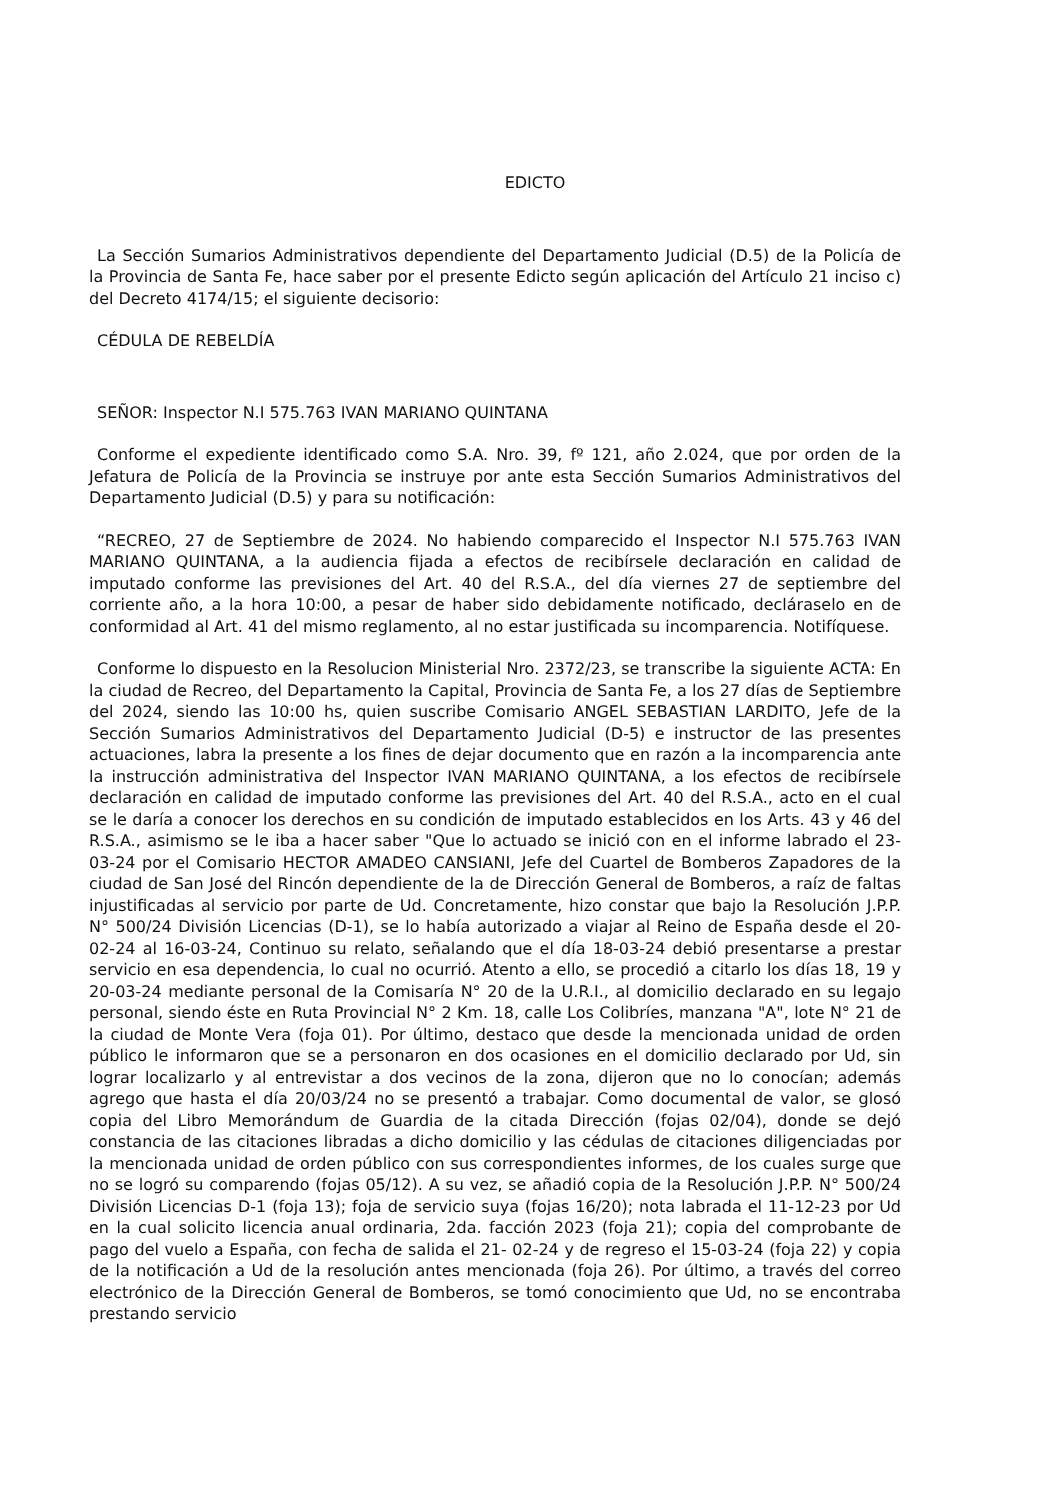EDICTO
La Sección Sumarios Administrativos dependiente del Departamento Judicial (D.5) de la Policía de la Provincia de Santa Fe, hace saber por el presente Edicto según aplicación del Artículo 21 inciso c) del Decreto 4174/15; el siguiente decisorio:
CÉDULA DE REBELDÍA
SEÑOR: Inspector N.I 575.763 IVAN MARIANO QUINTANA
Conforme el expediente identificado como S.A. Nro. 39, fº 121, año 2.024, que por orden de la Jefatura de Policía de la Provincia se instruye por ante esta Sección Sumarios Administrativos del Departamento Judicial (D.5) y para su notificación:
“RECREO, 27 de Septiembre de 2024. No habiendo comparecido el Inspector N.I 575.763 IVAN MARIANO QUINTANA, a la audiencia fijada a efectos de recibírsele declaración en calidad de imputado conforme las previsiones del Art. 40 del R.S.A., del día viernes 27 de septiembre del corriente año, a la hora 10:00, a pesar de haber sido debidamente notificado, decláraselo en de conformidad al Art. 41 del mismo reglamento, al no estar justificada su incomparencia. Notifíquese.
Conforme lo dispuesto en la Resolucion Ministerial Nro. 2372/23, se transcribe la siguiente ACTA: En la ciudad de Recreo, del Departamento la Capital, Provincia de Santa Fe, a los 27 días de Septiembre del 2024, siendo las 10:00 hs, quien suscribe Comisario ANGEL SEBASTIAN LARDITO, Jefe de la Sección Sumarios Administrativos del Departamento Judicial (D-5) e instructor de las presentes actuaciones, labra la presente a los fines de dejar documento que en razón a la incomparencia ante la instrucción administrativa del Inspector IVAN MARIANO QUINTANA, a los efectos de recibírsele declaración en calidad de imputado conforme las previsiones del Art. 40 del R.S.A., acto en el cual se le daría a conocer los derechos en su condición de imputado establecidos en los Arts. 43 y 46 del R.S.A., asimismo se le iba a hacer saber "Que lo actuado se inició con en el informe labrado el 23-03-24 por el Comisario HECTOR AMADEO CANSIANI, Jefe del Cuartel de Bomberos Zapadores de la ciudad de San José del Rincón dependiente de la de Dirección General de Bomberos, a raíz de faltas injustificadas al servicio por parte de Ud. Concretamente, hizo constar que bajo la Resolución J.P.P. N° 500/24 División Licencias (D-1), se lo había autorizado a viajar al Reino de España desde el 20-02-24 al 16-03-24, Continuo su relato, señalando que el día 18-03-24 debió presentarse a prestar servicio en esa dependencia, lo cual no ocurrió. Atento a ello, se procedió a citarlo los días 18, 19 y 20-03-24 mediante personal de la Comisaría N° 20 de la U.R.I., al domicilio declarado en su legajo personal, siendo éste en Ruta Provincial N° 2 Km. 18, calle Los Colibríes, manzana "A", lote N° 21 de la ciudad de Monte Vera (foja 01). Por último, destaco que desde la mencionada unidad de orden público le informaron que se a personaron en dos ocasiones en el domicilio declarado por Ud, sin lograr localizarlo y al entrevistar a dos vecinos de la zona, dijeron que no lo conocían; además agrego que hasta el día 20/03/24 no se presentó a trabajar. Como documental de valor, se glosó copia del Libro Memorándum de Guardia de la citada Dirección (fojas 02/04), donde se dejó constancia de las citaciones libradas a dicho domicilio y las cédulas de citaciones diligenciadas por la mencionada unidad de orden público con sus correspondientes informes, de los cuales surge que no se logró su comparendo (fojas 05/12). A su vez, se añadió copia de la Resolución J.P.P. N° 500/24 División Licencias D-1 (foja 13); foja de servicio suya (fojas 16/20); nota labrada el 11-12-23 por Ud en la cual solicito licencia anual ordinaria, 2da. facción 2023 (foja 21); copia del comprobante de pago del vuelo a España, con fecha de salida el 21- 02-24 y de regreso el 15-03-24 (foja 22) y copia de la notificación a Ud de la resolución antes mencionada (foja 26). Por último, a través del correo electrónico de la Dirección General de Bomberos, se tomó conocimiento que Ud, no se encontraba prestando servicio